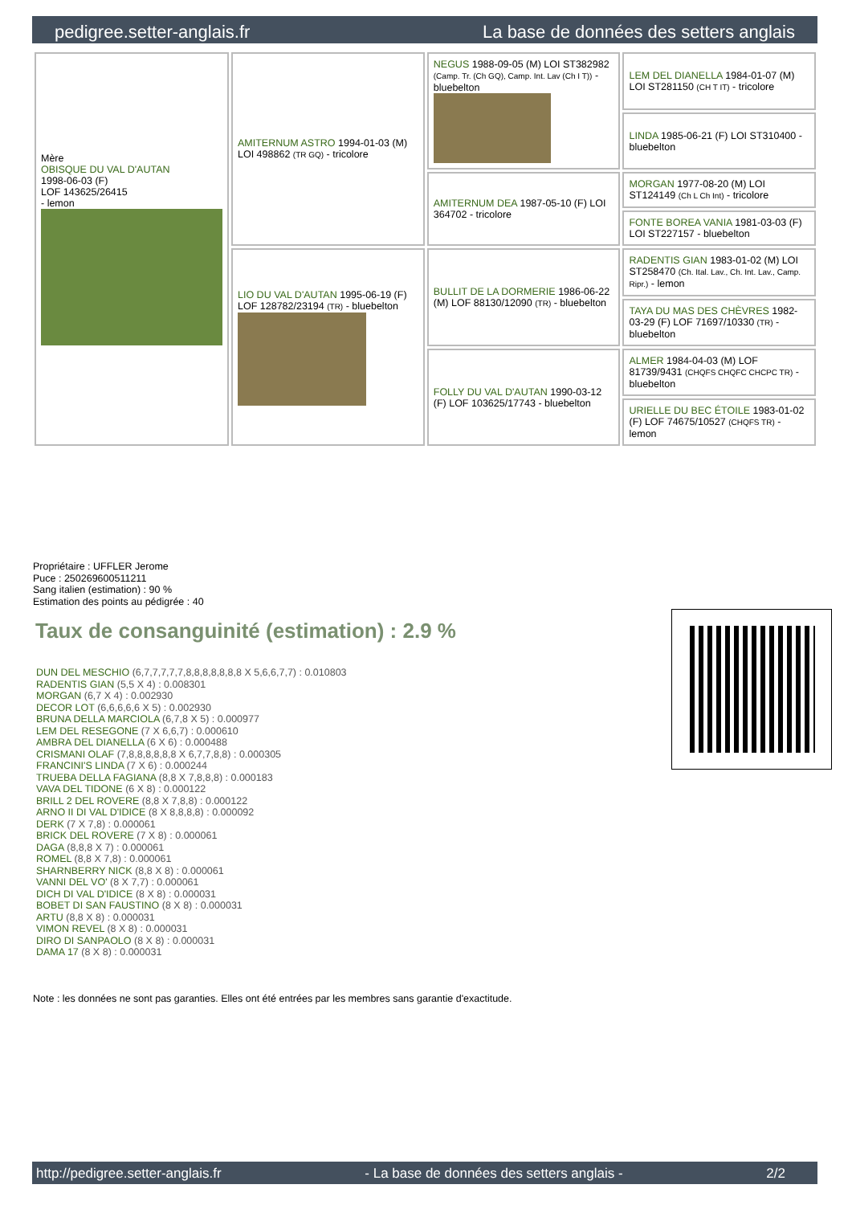pedigree.setter-anglais.fr La base de données des setters anglais
| Mère OBISQUE DU VAL D'AUTAN 1998-06-03 (F) LOF 143625/26415 - lemon | AMITERNUM ASTRO 1994-01-03 (M) LOI 498862 (TR GQ) - tricolore | NEGUS 1988-09-05 (M) LOI ST382982 (Camp. Tr. (Ch GQ), Camp. Int. Lav (Ch I T)) - bluebelton | LEM DEL DIANELLA 1984-01-07 (M) LOI ST281150 (CH T IT) - tricolore |
| | | | LINDA 1985-06-21 (F) LOI ST310400 - bluebelton |
| | | AMITERNUM DEA 1987-05-10 (F) LOI 364702 - tricolore | MORGAN 1977-08-20 (M) LOI ST124149 (Ch L Ch Int) - tricolore |
| | | | FONTE BOREA VANIA 1981-03-03 (F) LOI ST227157 - bluebelton |
| | LIO DU VAL D'AUTAN 1995-06-19 (F) LOF 128782/23194 (TR) - bluebelton | BULLIT DE LA DORMERIE 1986-06-22 (M) LOF 88130/12090 (TR) - bluebelton | RADENTIS GIAN 1983-01-02 (M) LOI ST258470 (Ch. Ital. Lav., Ch. Int. Lav., Camp. Ripr.) - lemon |
| | | | TAYA DU MAS DES CHÈVRES 1982-03-29 (F) LOF 71697/10330 (TR) - bluebelton |
| | | FOLLY DU VAL D'AUTAN 1990-03-12 (F) LOF 103625/17743 - bluebelton | ALMER 1984-04-03 (M) LOF 81739/9431 (CHQFS CHQFC CHCPC TR) - bluebelton |
| | | | URIELLE DU BEC ÉTOILE 1983-01-02 (F) LOF 74675/10527 (CHQFS TR) - lemon |
Propriétaire : UFFLER Jerome
Puce : 250269600511211
Sang italien (estimation) : 90 %
Estimation des points au pédigrée : 40
Taux de consanguinité (estimation) : 2.9 %
DUN DEL MESCHIO (6,7,7,7,7,7,8,8,8,8,8,8,8 X 5,6,6,7,7) : 0.010803
RADENTIS GIAN (5,5 X 4) : 0.008301
MORGAN (6,7 X 4) : 0.002930
DECOR LOT (6,6,6,6,6 X 5) : 0.002930
BRUNA DELLA MARCIOLA (6,7,8 X 5) : 0.000977
LEM DEL RESEGONE (7 X 6,6,7) : 0.000610
AMBRA DEL DIANELLA (6 X 6) : 0.000488
CRISMANI OLAF (7,8,8,8,8,8,8 X 6,7,7,8,8) : 0.000305
FRANCINI'S LINDA (7 X 6) : 0.000244
TRUEBA DELLA FAGIANA (8,8 X 7,8,8,8) : 0.000183
VAVA DEL TIDONE (6 X 8) : 0.000122
BRILL 2 DEL ROVERE (8,8 X 7,8,8) : 0.000122
ARNO II DI VAL D'IDICE (8 X 8,8,8,8) : 0.000092
DERK (7 X 7,8) : 0.000061
BRICK DEL ROVERE (7 X 8) : 0.000061
DAGA (8,8,8 X 7) : 0.000061
ROMEL (8,8 X 7,8) : 0.000061
SHARNBERRY NICK (8,8 X 8) : 0.000061
VANNI DEL VO' (8 X 7,7) : 0.000061
DICH DI VAL D'IDICE (8 X 8) : 0.000031
BOBET DI SAN FAUSTINO (8 X 8) : 0.000031
ARTU (8,8 X 8) : 0.000031
VIMON REVEL (8 X 8) : 0.000031
DIRO DI SANPAOLO (8 X 8) : 0.000031
DAMA 17 (8 X 8) : 0.000031
Note : les données ne sont pas garanties. Elles ont été entrées par les membres sans garantie d'exactitude.
http://pedigree.setter-anglais.fr - La base de données des setters anglais - 2/2